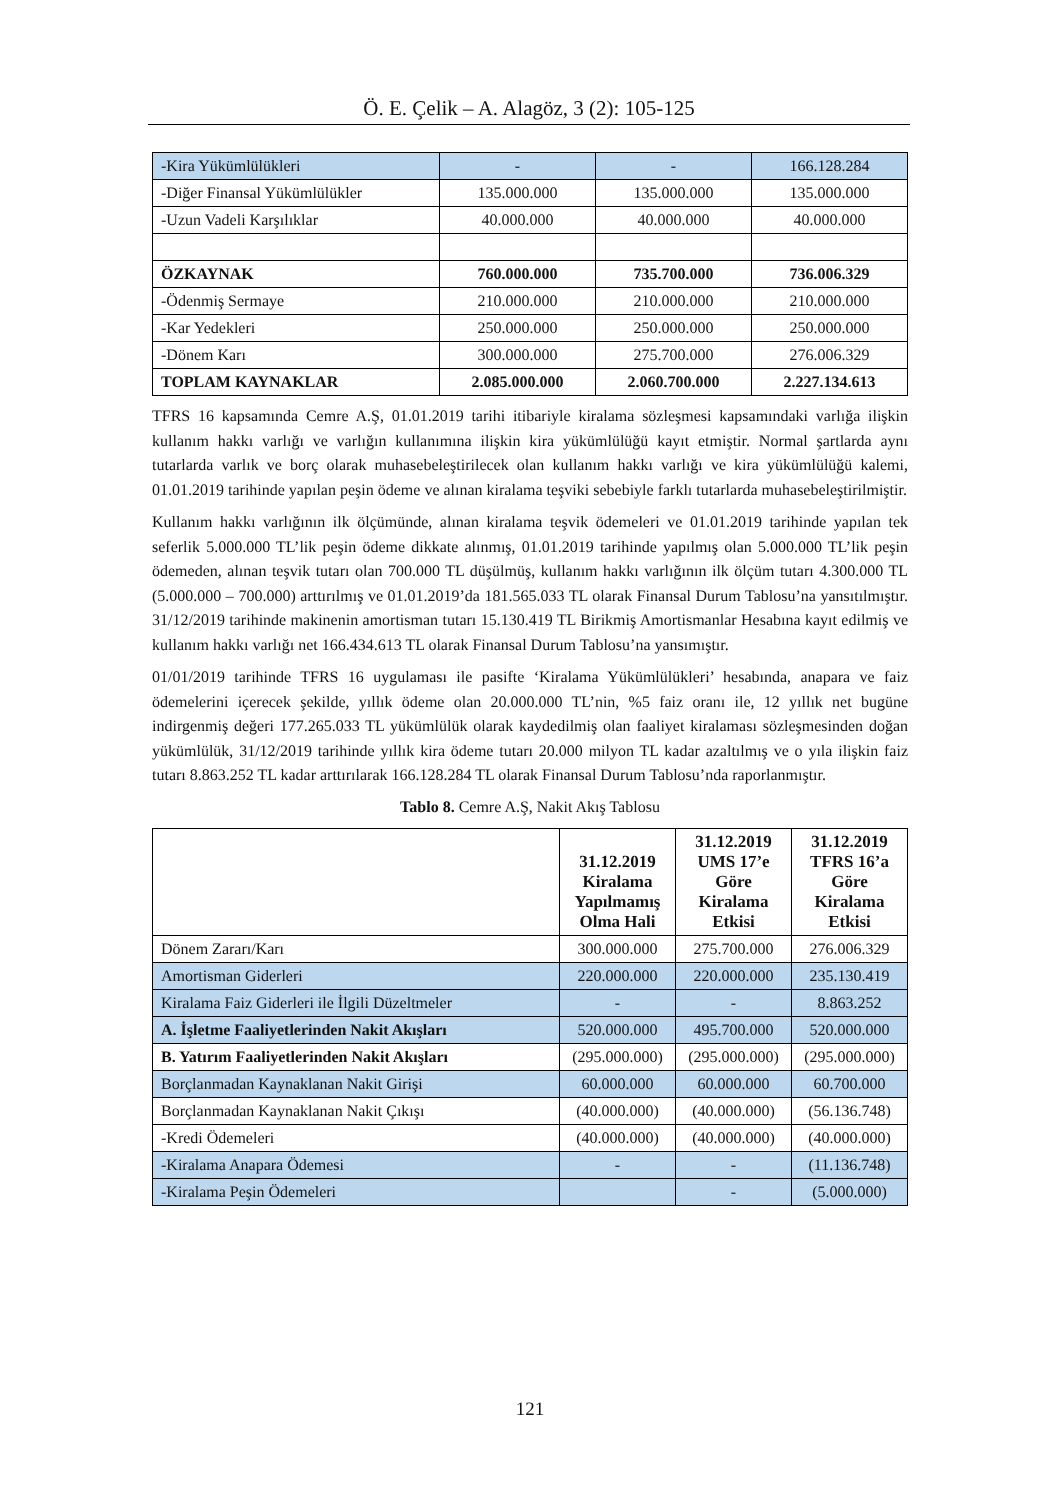Ö. E. Çelik – A. Alagöz, 3 (2): 105-125
| -Kira Yükümlülükleri | - | - | 166.128.284 |
| -Diğer Finansal Yükümlülükler | 135.000.000 | 135.000.000 | 135.000.000 |
| -Uzun Vadeli Karşılıklar | 40.000.000 | 40.000.000 | 40.000.000 |
| ÖZKAYNAK | 760.000.000 | 735.700.000 | 736.006.329 |
| -Ödenmiş Sermaye | 210.000.000 | 210.000.000 | 210.000.000 |
| -Kar Yedekleri | 250.000.000 | 250.000.000 | 250.000.000 |
| -Dönem Karı | 300.000.000 | 275.700.000 | 276.006.329 |
| TOPLAM KAYNAKLAR | 2.085.000.000 | 2.060.700.000 | 2.227.134.613 |
TFRS 16 kapsamında Cemre A.Ş, 01.01.2019 tarihi itibariyle kiralama sözleşmesi kapsamındaki varlığa ilişkin kullanım hakkı varlığı ve varlığın kullanımına ilişkin kira yükümlülüğü kayıt etmiştir. Normal şartlarda aynı tutarlarda varlık ve borç olarak muhasebeleştirilecek olan kullanım hakkı varlığı ve kira yükümlülüğü kalemi, 01.01.2019 tarihinde yapılan peşin ödeme ve alınan kiralama teşviki sebebiyle farklı tutarlarda muhasebeleştirilmiştir.
Kullanım hakkı varlığının ilk ölçümünde, alınan kiralama teşvik ödemeleri ve 01.01.2019 tarihinde yapılan tek seferlik 5.000.000 TL’lik peşin ödeme dikkate alınmış, 01.01.2019 tarihinde yapılmış olan 5.000.000 TL’lik peşin ödemeden, alınan teşvik tutarı olan 700.000 TL düşülmüş, kullanım hakkı varlığının ilk ölçüm tutarı 4.300.000 TL (5.000.000 – 700.000) arttırılmış ve 01.01.2019’da 181.565.033 TL olarak Finansal Durum Tablosu’na yansıtılmıştır. 31/12/2019 tarihinde makinenin amortisman tutarı 15.130.419 TL Birikmiş Amortismanlar Hesabına kayıt edilmiş ve kullanım hakkı varlığı net 166.434.613 TL olarak Finansal Durum Tablosu’na yansımıştır.
01/01/2019 tarihinde TFRS 16 uygulaması ile pasifte ‘Kiralama Yükümlülükleri’ hesabında, anapara ve faiz ödemelerini içerecek şekilde, yıllık ödeme olan 20.000.000 TL’nin, %5 faiz oranı ile, 12 yıllık net bugüne indirgenmiş değeri 177.265.033 TL yükümlülük olarak kaydedilmiş olan faaliyet kiralaması sözleşmesinden doğan yükümlülük, 31/12/2019 tarihinde yıllık kira ödeme tutarı 20.000 milyon TL kadar azaltılmış ve o yıla ilişkin faiz tutarı 8.863.252 TL kadar arttırılarak 166.128.284 TL olarak Finansal Durum Tablosu’nda raporlanmıştır.
Tablo 8. Cemre A.Ş, Nakit Akış Tablosu
| | 31.12.2019 Kiralama Yapılmamış Olma Hali | 31.12.2019 UMS 17’e Göre Kiralama Etkisi | 31.12.2019 TFRS 16’a Göre Kiralama Etkisi |
| --- | --- | --- | --- |
| Dönem Zararı/Karı | 300.000.000 | 275.700.000 | 276.006.329 |
| Amortisman Giderleri | 220.000.000 | 220.000.000 | 235.130.419 |
| Kiralama Faiz Giderleri ile İlgili Düzeltmeler | - | - | 8.863.252 |
| A. İşletme Faaliyetlerinden Nakit Akışları | 520.000.000 | 495.700.000 | 520.000.000 |
| B. Yatırım Faaliyetlerinden Nakit Akışları | (295.000.000) | (295.000.000) | (295.000.000) |
| Borçlanmadan Kaynaklanan Nakit Girişi | 60.000.000 | 60.000.000 | 60.700.000 |
| Borçlanmadan Kaynaklanan Nakit Çıkışı | (40.000.000) | (40.000.000) | (56.136.748) |
| -Kredi Ödemeleri | (40.000.000) | (40.000.000) | (40.000.000) |
| -Kiralama Anapara Ödemesi | - | - | (11.136.748) |
| -Kiralama Peşin Ödemeleri | | - | (5.000.000) |
121